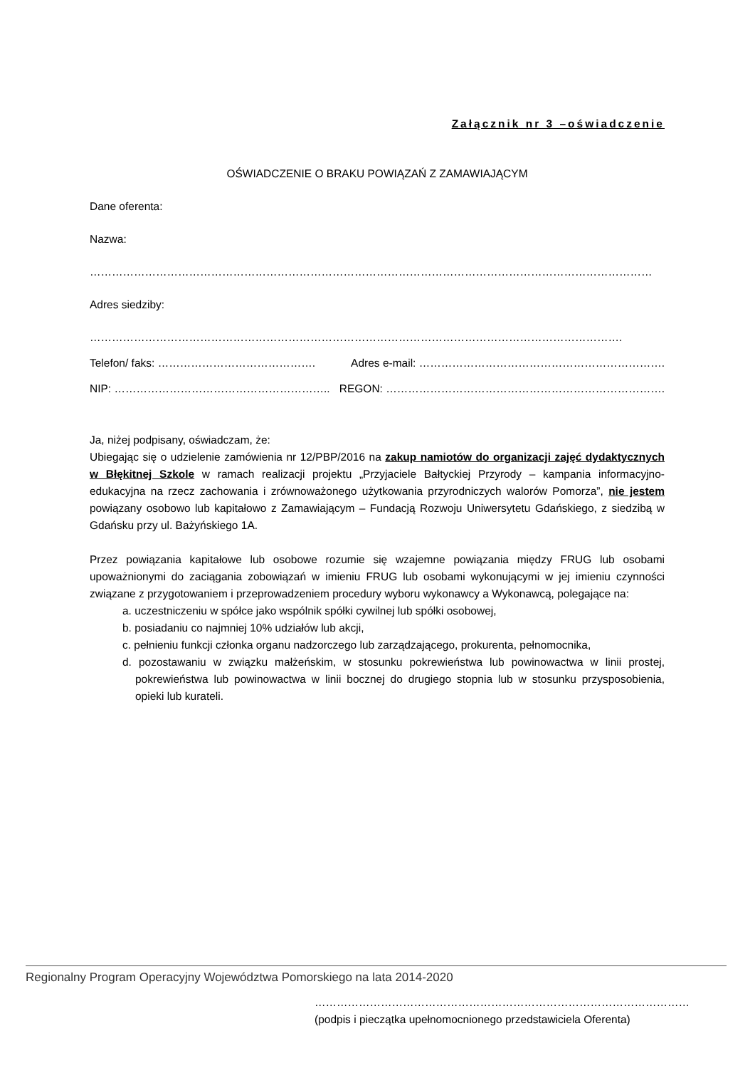Załącznik nr 3 –oświadczenie
OŚWIADCZENIE O BRAKU POWIĄZAŃ Z ZAMAWIAJĄCYM
Dane oferenta:
Nazwa:
………………………………………………………………………………………………………………………………………
Adres siedziby:
……………………………………………………………………………………………………………………………….
Telefon/ faks: ……………………………………. Adres e-mail: ………………………………………………………….
NIP: ………………………………………………….. REGON: ………………………………………………………………….
Ja, niżej podpisany, oświadczam, że:
Ubiegając się o udzielenie zamówienia nr 12/PBP/2016 na zakup namiotów do organizacji zajęć dydaktycznych w Błękitnej Szkole w ramach realizacji projektu „Przyjaciele Bałtyckiej Przyrody – kampania informacyjno-edukacyjna na rzecz zachowania i zrównoważonego użytkowania przyrodniczych walorów Pomorza”, nie jestem powiązany osobowo lub kapitałowo z Zamawiającym – Fundacją Rozwoju Uniwersytetu Gdańskiego, z siedzibą w Gdańsku przy ul. Bażyńskiego 1A.
Przez powiązania kapitałowe lub osobowe rozumie się wzajemne powiązania między FRUG lub osobami upoważnionymi do zaciągania zobowiązań w imieniu FRUG lub osobami wykonującymi w jej imieniu czynności związane z przygotowaniem i przeprowadzeniem procedury wyboru wykonawcy a Wykonawcą, polegające na:
a. uczestniczeniu w spółce jako wspólnik spółki cywilnej lub spółki osobowej,
b. posiadaniu co najmniej 10% udziałów lub akcji,
c. pełnieniu funkcji członka organu nadzorczego lub zarządzającego, prokurenta, pełnomocnika,
d. pozostawaniu w związku małżeńskim, w stosunku pokrewieństwa lub powinowactwa w linii prostej, pokrewieństwa lub powinowactwa w linii bocznej do drugiego stopnia lub w stosunku przysposobienia, opieki lub kurateli.
…………………………………………………………………………………………
(podpis i pieczątka upełnomocnionego przedstawiciela Oferenta)
Regionalny Program Operacyjny Województwa Pomorskiego na lata 2014-2020